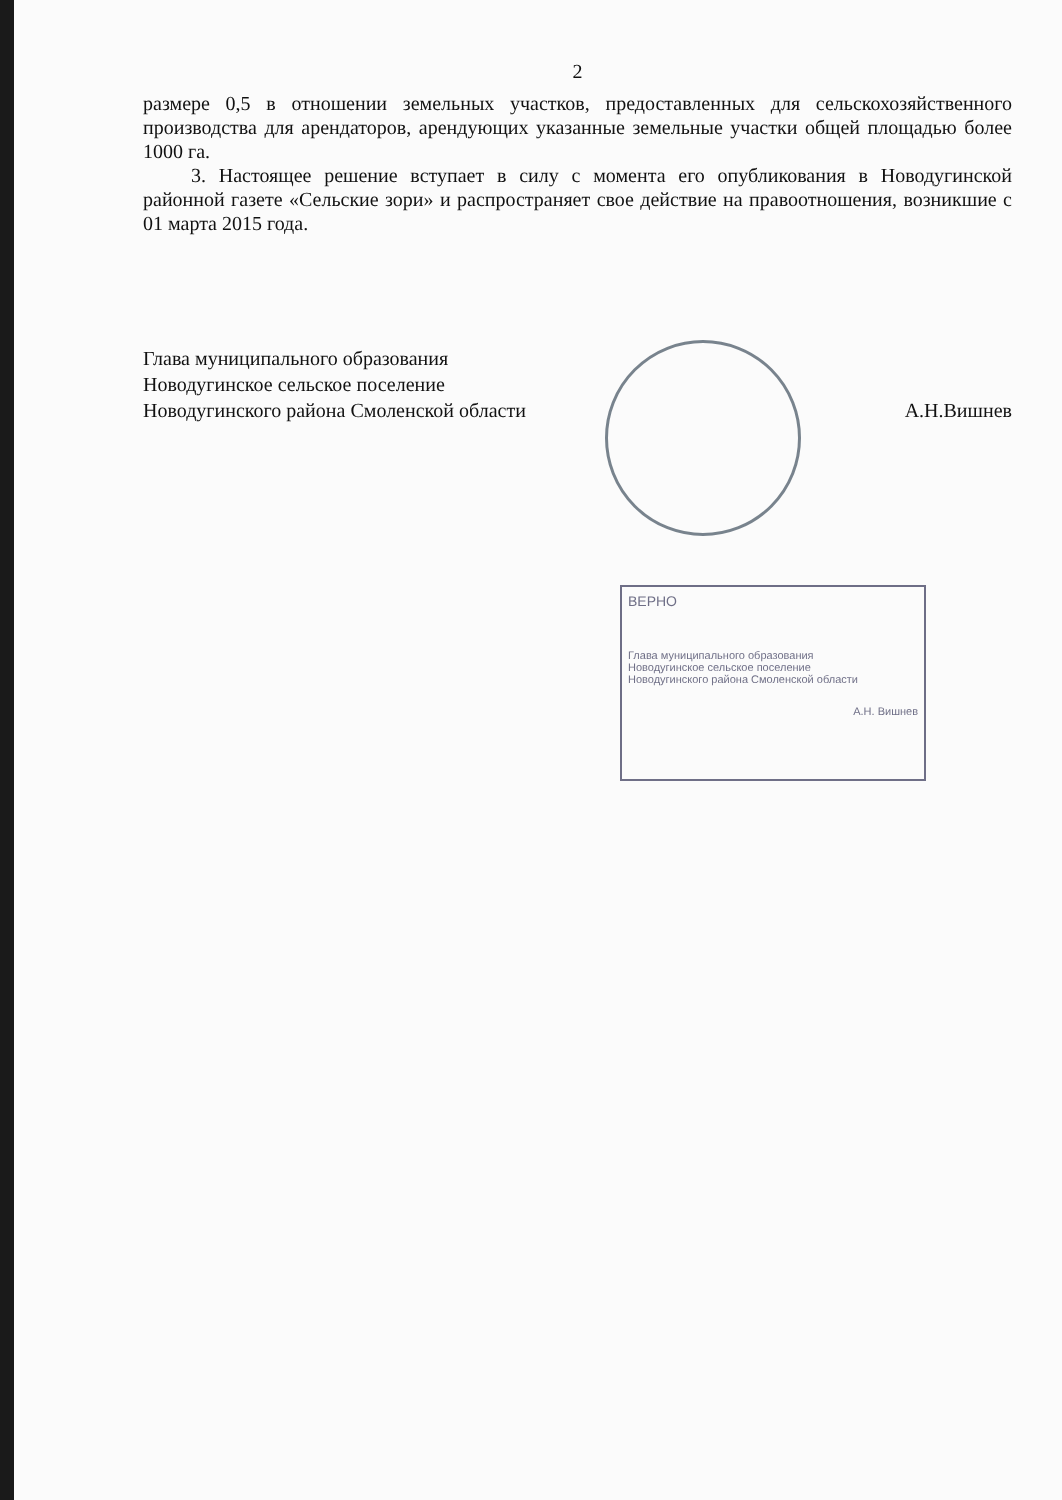2
размере 0,5 в отношении земельных участков, предоставленных для сельскохозяйственного производства для арендаторов, арендующих указанные земельные участки общей площадью более 1000 га.
3. Настоящее решение вступает в силу с момента его опубликования в Новодугинской районной газете «Сельские зори» и распространяет свое действие на правоотношения, возникшие с 01 марта 2015 года.
Глава муниципального образования
Новодугинское сельское поселение
Новодугинского района Смоленской области А.Н.Вишнев
ВЕРНО
Глава муниципального образования
Новодугинское сельское поселение
Новодугинского района Смоленской области
А.Н. Вишнев